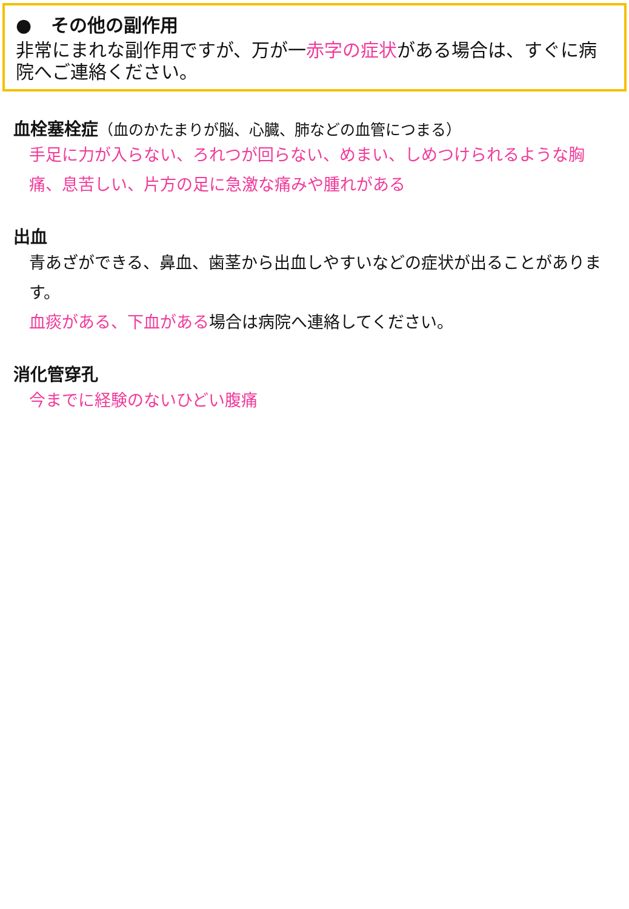● その他の副作用
非常にまれな副作用ですが、万が一赤字の症状がある場合は、すぐに病院へご連絡ください。
血栓塞栓症（血のかたまりが脳、心臓、肺などの血管につまる）
手足に力が入らない、ろれつが回らない、めまい、しめつけられるような胸痛、息苦しい、片方の足に急激な痛みや腫れがある
出血
青あざができる、鼻血、歯茎から出血しやすいなどの症状が出ることがあります。
血痰がある、下血がある場合は病院へ連絡してください。
消化管穿孔
今までに経験のないひどい腹痛